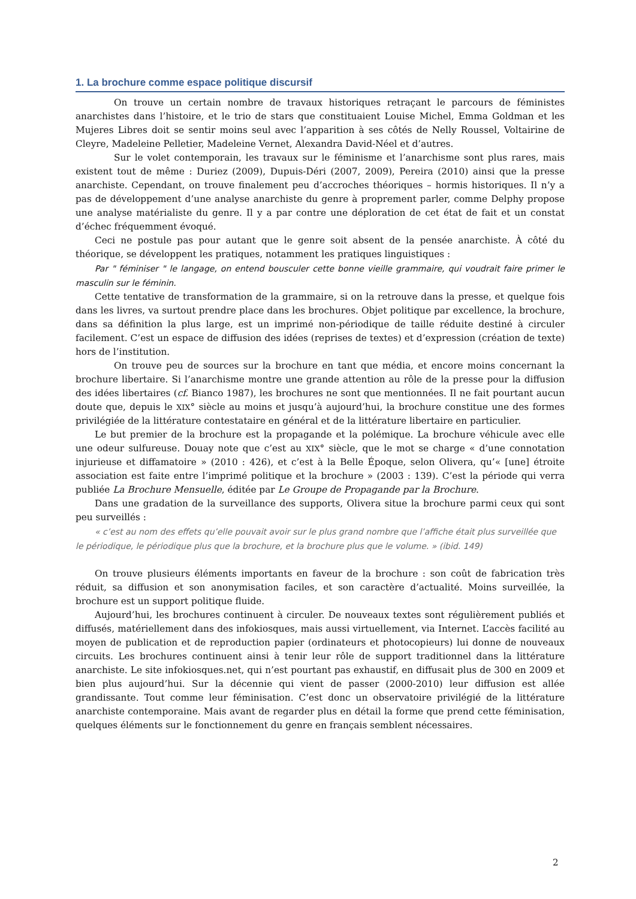1. La brochure comme espace politique discursif
On trouve un certain nombre de travaux historiques retraçant le parcours de féministes anarchistes dans l’histoire, et le trio de stars que constituaient Louise Michel, Emma Goldman et les Mujeres Libres doit se sentir moins seul avec l’apparition à ses côtés de Nelly Roussel, Voltairine de Cleyre, Madeleine Pelletier, Madeleine Vernet, Alexandra David-Néel et d’autres.
Sur le volet contemporain, les travaux sur le féminisme et l’anarchisme sont plus rares, mais existent tout de même : Duriez (2009), Dupuis-Déri (2007, 2009), Pereira (2010) ainsi que la presse anarchiste. Cependant, on trouve finalement peu d’accroches théoriques – hormis historiques. Il n’y a pas de développement d’une analyse anarchiste du genre à proprement parler, comme Delphy propose une analyse matérialiste du genre. Il y a par contre une déploration de cet état de fait et un constat d’échec fréquemment évoqué.
Ceci ne postule pas pour autant que le genre soit absent de la pensée anarchiste. À côté du théorique, se développent les pratiques, notamment les pratiques linguistiques :
Par " féminiser " le langage, on entend bousculer cette bonne vieille grammaire, qui voudrait faire primer le masculin sur le féminin.
Cette tentative de transformation de la grammaire, si on la retrouve dans la presse, et quelque fois dans les livres, va surtout prendre place dans les brochures. Objet politique par excellence, la brochure, dans sa définition la plus large, est un imprimé non-périodique de taille réduite destiné à circuler facilement. C’est un espace de diffusion des idées (reprises de textes) et d’expression (création de texte) hors de l’institution.
On trouve peu de sources sur la brochure en tant que média, et encore moins concernant la brochure libertaire. Si l’anarchisme montre une grande attention au rôle de la presse pour la diffusion des idées libertaires (cf. Bianco 1987), les brochures ne sont que mentionnées. Il ne fait pourtant aucun doute que, depuis le XIX° siècle au moins et jusqu’à aujourd’hui, la brochure constitue une des formes privilégiée de la littérature contestataire en général et de la littérature libertaire en particulier.
Le but premier de la brochure est la propagande et la polémique. La brochure véhicule avec elle une odeur sulfureuse. Douay note que c’est au XIX° siècle, que le mot se charge « d’une connotation injurieuse et diffamatoire » (2010 : 426), et c’est à la Belle Époque, selon Olivera, qu’« [une] étroite association est faite entre l’imprimé politique et la brochure » (2003 : 139). C’est la période qui verra publiée La Brochure Mensuelle, éditée par Le Groupe de Propagande par la Brochure.
Dans une gradation de la surveillance des supports, Olivera situe la brochure parmi ceux qui sont peu surveillés :
« c’est au nom des effets qu’elle pouvait avoir sur le plus grand nombre que l’affiche était plus surveillée que le périodique, le périodique plus que la brochure, et la brochure plus que le volume. » (ibid. 149)
On trouve plusieurs éléments importants en faveur de la brochure : son coût de fabrication très réduit, sa diffusion et son anonymisation faciles, et son caractère d’actualité. Moins surveillée, la brochure est un support politique fluide.
Aujourd’hui, les brochures continuent à circuler. De nouveaux textes sont régulièrement publiés et diffusés, matériellement dans des infokiosques, mais aussi virtuellement, via Internet. L’accès facilité au moyen de publication et de reproduction papier (ordinateurs et photocopieurs) lui donne de nouveaux circuits. Les brochures continuent ainsi à tenir leur rôle de support traditionnel dans la littérature anarchiste. Le site infokiosques.net, qui n’est pourtant pas exhaustif, en diffusait plus de 300 en 2009 et bien plus aujourd’hui. Sur la décennie qui vient de passer (2000-2010) leur diffusion est allée grandissante. Tout comme leur féminisation. C’est donc un observatoire privilégié de la littérature anarchiste contemporaine. Mais avant de regarder plus en détail la forme que prend cette féminisation, quelques éléments sur le fonctionnement du genre en français semblent nécessaires.
2